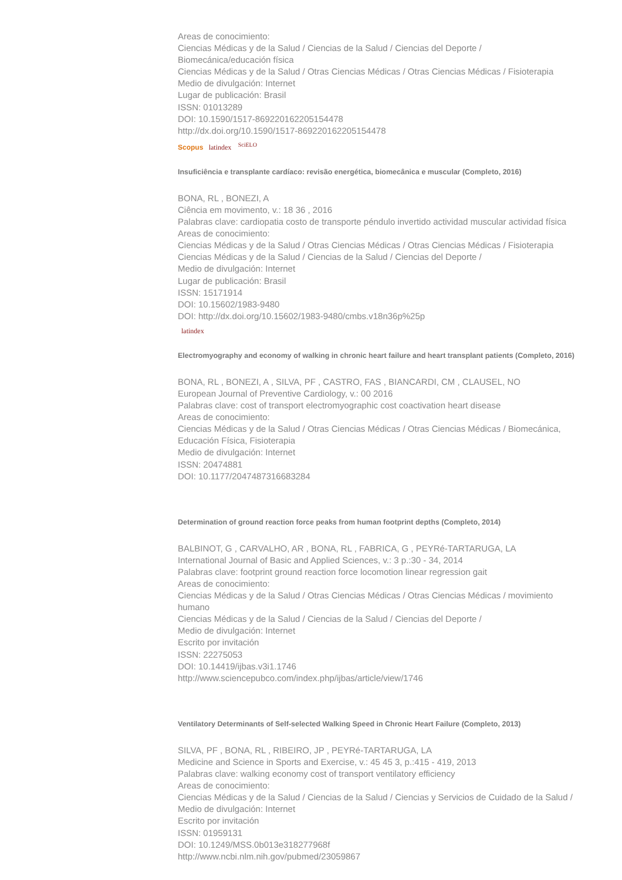Areas de conocimiento:
Ciencias Médicas y de la Salud / Ciencias de la Salud / Ciencias del Deporte / Biomecánica/educación física
Ciencias Médicas y de la Salud / Otras Ciencias Médicas / Otras Ciencias Médicas / Fisioterapia
Medio de divulgación: Internet
Lugar de publicación: Brasil
ISSN: 01013289
DOI: 10.1590/1517-869220162205154478
http://dx.doi.org/10.1590/1517-869220162205154478
Scopus latindex SciELO
Insuficiência e transplante cardíaco: revisão energética, biomecânica e muscular (Completo, 2016)
BONA, RL , BONEZI, A
Ciência em movimento, v.: 18 36 , 2016
Palabras clave: cardiopatia costo de transporte péndulo invertido actividad muscular actividad física
Areas de conocimiento:
Ciencias Médicas y de la Salud / Otras Ciencias Médicas / Otras Ciencias Médicas / Fisioterapia
Ciencias Médicas y de la Salud / Ciencias de la Salud / Ciencias del Deporte /
Medio de divulgación: Internet
Lugar de publicación: Brasil
ISSN: 15171914
DOI: 10.15602/1983-9480
DOI: http://dx.doi.org/10.15602/1983-9480/cmbs.v18n36p%25p
latindex
Electromyography and economy of walking in chronic heart failure and heart transplant patients (Completo, 2016)
BONA, RL , BONEZI, A , SILVA, PF , CASTRO, FAS , BIANCARDI, CM , CLAUSEL, NO
European Journal of Preventive Cardiology, v.: 00 2016
Palabras clave: cost of transport electromyographic cost coactivation heart disease
Areas de conocimiento:
Ciencias Médicas y de la Salud / Otras Ciencias Médicas / Otras Ciencias Médicas / Biomecánica, Educación Física, Fisioterapia
Medio de divulgación: Internet
ISSN: 20474881
DOI: 10.1177/2047487316683284
Determination of ground reaction force peaks from human footprint depths (Completo, 2014)
BALBINOT, G , CARVALHO, AR , BONA, RL , FABRICA, G , PEYRé-TARTARUGA, LA
International Journal of Basic and Applied Sciences, v.: 3 p.:30 - 34, 2014
Palabras clave: footprint ground reaction force locomotion linear regression gait
Areas de conocimiento:
Ciencias Médicas y de la Salud / Otras Ciencias Médicas / Otras Ciencias Médicas / movimiento humano
Ciencias Médicas y de la Salud / Ciencias de la Salud / Ciencias del Deporte /
Medio de divulgación: Internet
Escrito por invitación
ISSN: 22275053
DOI: 10.14419/ijbas.v3i1.1746
http://www.sciencepubco.com/index.php/ijbas/article/view/1746
Ventilatory Determinants of Self-selected Walking Speed in Chronic Heart Failure (Completo, 2013)
SILVA, PF , BONA, RL , RIBEIRO, JP , PEYRé-TARTARUGA, LA
Medicine and Science in Sports and Exercise, v.: 45 45 3, p.:415 - 419, 2013
Palabras clave: walking economy cost of transport ventilatory efficiency
Areas de conocimiento:
Ciencias Médicas y de la Salud / Ciencias de la Salud / Ciencias y Servicios de Cuidado de la Salud /
Medio de divulgación: Internet
Escrito por invitación
ISSN: 01959131
DOI: 10.1249/MSS.0b013e318277968f
http://www.ncbi.nlm.nih.gov/pubmed/23059867